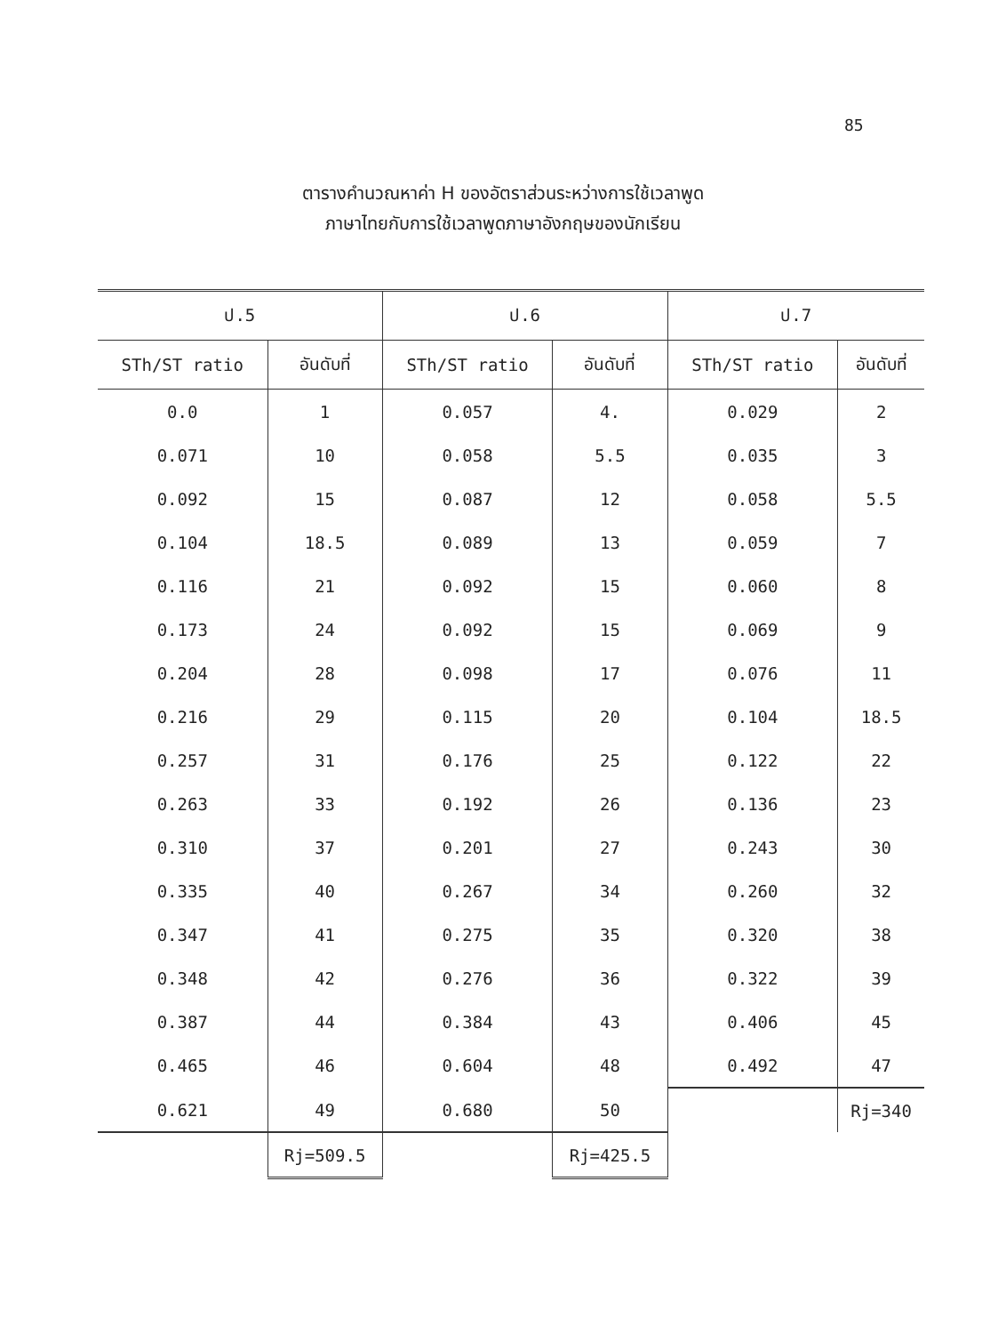85
ตารางคำนวณหาค่า H ของอัตราส่วนระหว่างการใช้เวลาพูด
ภาษาไทยกับการใช้เวลาพูดภาษาอังกฤษของนักเรียน
| ป.5 | | ป.6 | | ป.7 | |
| --- | --- | --- | --- | --- | --- |
| STh/ST ratio | อันดับที่ | STh/ST ratio | อันดับที่ | STh/ST ratio | อันดับที่ |
| 0.0 | 1 | 0.057 | 4. | 0.029 | 2 |
| 0.071 | 10 | 0.058 | 5.5 | 0.035 | 3 |
| 0.092 | 15 | 0.087 | 12 | 0.058 | 5.5 |
| 0.104 | 18.5 | 0.089 | 13 | 0.059 | 7 |
| 0.116 | 21 | 0.092 | 15 | 0.060 | 8 |
| 0.173 | 24 | 0.092 | 15 | 0.069 | 9 |
| 0.204 | 28 | 0.098 | 17 | 0.076 | 11 |
| 0.216 | 29 | 0.115 | 20 | 0.104 | 18.5 |
| 0.257 | 31 | 0.176 | 25 | 0.122 | 22 |
| 0.263 | 33 | 0.192 | 26 | 0.136 | 23 |
| 0.310 | 37 | 0.201 | 27 | 0.243 | 30 |
| 0.335 | 40 | 0.267 | 34 | 0.260 | 32 |
| 0.347 | 41 | 0.275 | 35 | 0.320 | 38 |
| 0.348 | 42 | 0.276 | 36 | 0.322 | 39 |
| 0.387 | 44 | 0.384 | 43 | 0.406 | 45 |
| 0.465 | 46 | 0.604 | 48 | 0.492 | 47 |
| 0.621 | 49 | 0.680 | 50 | | Rj=340 |
| | Rj=509.5 | | Rj=425.5 | | |